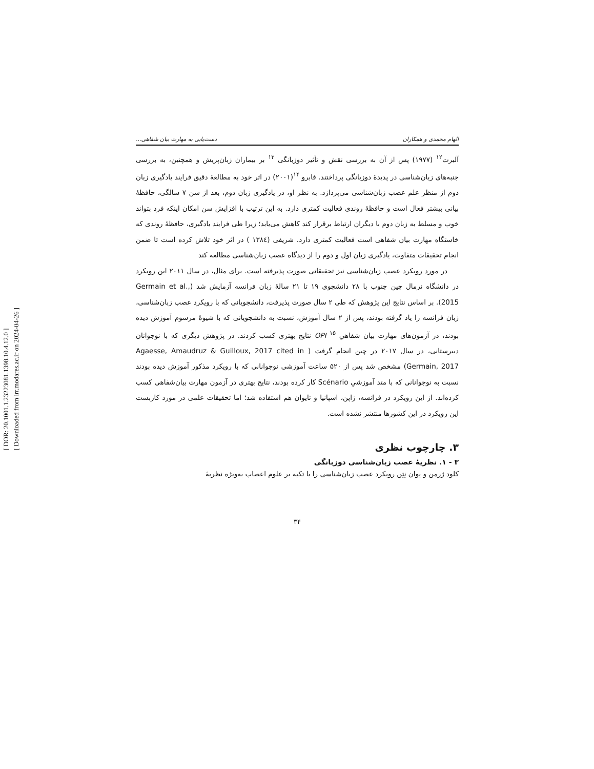[ DOR: 20.1001.1.23223081.1398.10.4.12.0 ]
[ Downloaded from lrr.modares.ac.ir on 2024-04-26 ]
الهام محمدی و همکاران دست‌یابی به مهارت بیان شفاهی...
آلبرت<sup>۱۲</sup> (۱۹۷۷) پس از آن به بررسی نقش و تأثیر دوزبانگی <sup>۱۳</sup> بر بیماران زبان‌پریش و همچنین، به بررسی جنبه‌های زبان‌شناسی در پدیدهٔ دوزبانگی پرداختند. فابرو <sup>۱۴</sup>(۲۰۰۱) در اثر خود به مطالعهٔ دقیق فرایند یادگیری زبان دوم از منظر علم عصب زبان‌شناسی می‌پردازد. به نظر او، در یادگیری زبان دوم، بعد از سن ۷ سالگی، حافظهٔ بیانی بیشتر فعال است و حافظهٔ روندی فعالیت کمتری دارد. به این ترتیب با افزایش سن امکان اینکه فرد بتواند خوب و مسلط به زبان دوم با دیگران ارتباط برقرار کند کاهش می‌یابد؛ زیرا طی فرایند یادگیری، حافظهٔ روندی که خاستگاه مهارت بیان شفاهی است فعالیت کمتری دارد. شریفی (۱۳۸٤ ) در اثر خود تلاش کرده است تا ضمن انجام تحقیقات متفاوت، یادگیری زبان اول و دوم را از دیدگاه عصب زبان‌شناسی مطالعه کند
در مورد رویکرد عصب زبان‌شناسی نیز تحقیقاتی صورت پذیرفته است. برای مثال، در سال ۲۰۱۱ این رویکرد در دانشگاه نرمال چین جنوب با ۲۸ دانشجوی ۱۹ تا ۲۱ سالهٔ زبان فرانسه آزمایش شد (Germain et al., 2015). بر اساس نتایج این پژوهش که طی ۲ سال صورت پذیرفت، دانشجویانی که با رویکرد عصب زبان‌شناسی، زبان فرانسه را یاد گرفته بودند، پس از ۲ سال آموزش، نسبت به دانشجویانی که با شیوهٔ مرسوم آموزش دیده بودند، در آزمون‌های مهارت بیان شفاهیِ OPI <sup>۱۵</sup> نتایج بهتری کسب کردند. در پژوهش دیگری که با نوجوانان دبیرستانی، در سال ۲۰۱۷ در چین انجام گرفت ( Agaesse, Amaudruz & Guilloux, 2017 cited in Germain, 2017) مشخص شد پس از ۵۲۰ ساعت آموزشی نوجوانانی که با رویکرد مذکور آموزش دیده بودند نسبت به نوجوانانی که با متد آموزشیِ Scénario کار کرده بودند، نتایج بهتری در آزمون مهارت بیان‌شفاهی کسب کرده‌اند. از این رویکرد در فرانسه، ژاپن، اسپانیا و تایوان هم استفاده شد؛ اما تحقیقات علمی در مورد کاربست این رویکرد در این کشورها منتشر نشده است.
۳. چارچوب نظری
۳ - ۱. نظریهٔ عصب زبان‌شناسی دوزبانگی
کلود ژرمن و یوان نِتِن رویکرد عصب زبان‌شناسی را با تکیه بر علوم اعصاب به‌ویژه نظریهٔ
۳۴